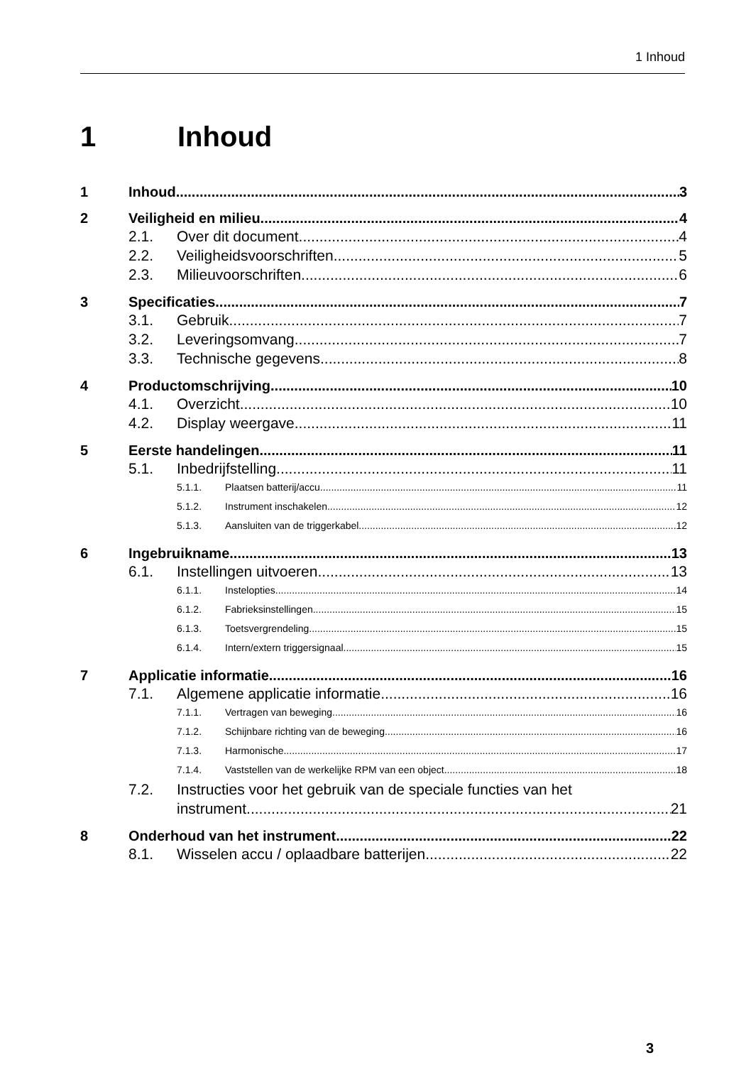1 Inhoud
1 Inhoud
1 Inhoud 3
2 Veiligheid en milieu 4
2.1. Over dit document 4
2.2. Veiligheidsvoorschriften 5
2.3. Milieuvoorschriften 6
3 Specificaties 7
3.1. Gebruik 7
3.2. Leveringsomvang 7
3.3. Technische gegevens 8
4 Productomschrijving 10
4.1. Overzicht 10
4.2. Display weergave 11
5 Eerste handelingen 11
5.1. Inbedrijfstelling 11
5.1.1. Plaatsen batterij/accu 11
5.1.2. Instrument inschakelen 12
5.1.3. Aansluiten van de triggerkabel 12
6 Ingebruikname 13
6.1. Instellingen uitvoeren 13
6.1.1. Instelopties 14
6.1.2. Fabrieksinstellingen 15
6.1.3. Toetsvergrendeling 15
6.1.4. Intern/extern triggersignaal 15
7 Applicatie informatie 16
7.1. Algemene applicatie informatie 16
7.1.1. Vertragen van beweging 16
7.1.2. Schijnbare richting van de beweging 16
7.1.3. Harmonische 17
7.1.4. Vaststellen van de werkelijke RPM van een object 18
7.2. Instructies voor het gebruik van de speciale functies van het
instrument 21
8 Onderhoud van het instrument 22
8.1. Wisselen accu / oplaadbare batterijen 22
3